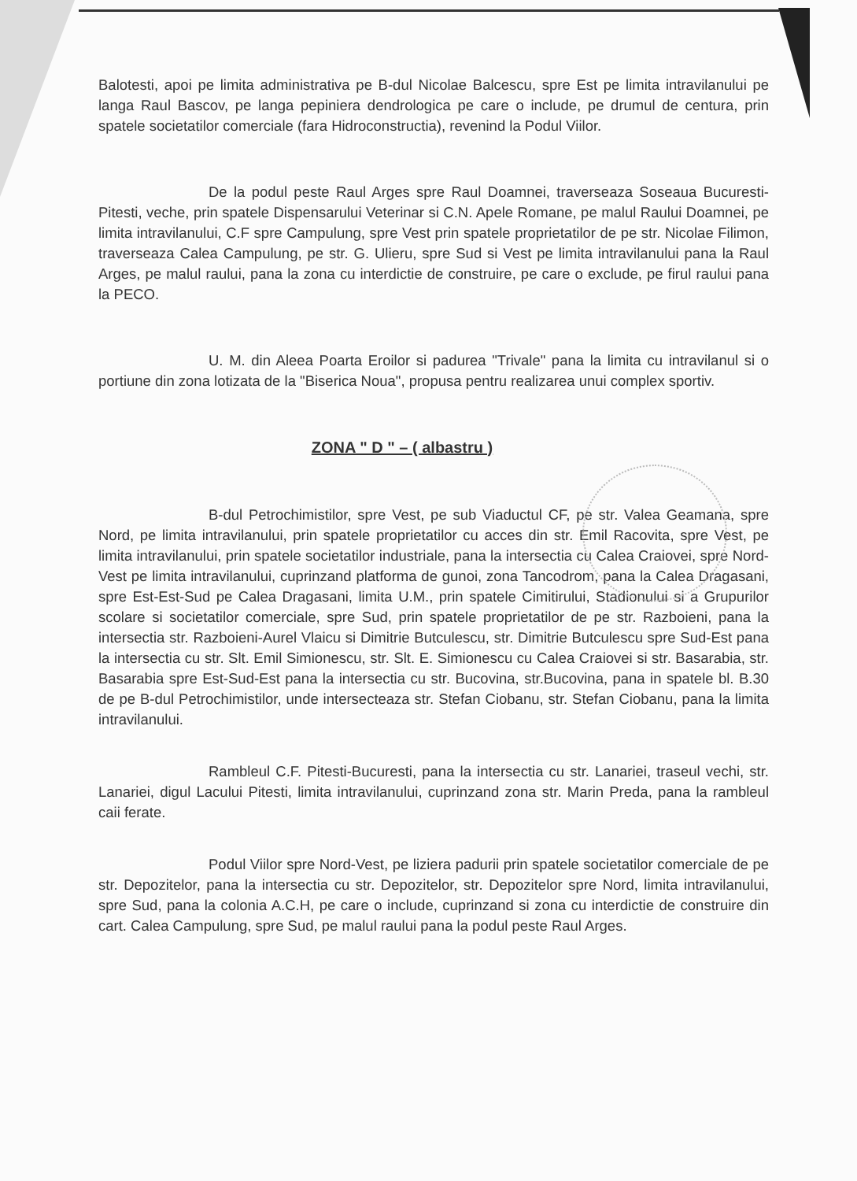Balotesti, apoi pe limita administrativa pe B-dul Nicolae Balcescu, spre Est pe limita intravilanului pe langa Raul Bascov, pe langa pepiniera dendrologica pe care o include, pe drumul de centura, prin spatele societatilor comerciale (fara Hidroconstructia), revenind la Podul Viilor.
De la podul peste Raul Arges spre Raul Doamnei, traverseaza Soseaua Bucuresti-Pitesti, veche, prin spatele Dispensarului Veterinar si C.N. Apele Romane, pe malul Raului Doamnei, pe limita intravilanului, C.F spre Campulung, spre Vest prin spatele proprietatilor de pe str. Nicolae Filimon, traverseaza Calea Campulung, pe str. G. Ulieru, spre Sud si Vest pe limita intravilanului pana la Raul Arges, pe malul raului, pana la zona cu interdictie de construire, pe care o exclude, pe firul raului pana la PECO.
U. M. din Aleea Poarta Eroilor si padurea "Trivale" pana la limita cu intravilanul si o portiune din zona lotizata de la "Biserica Noua", propusa pentru realizarea unui complex sportiv.
ZONA " D " – ( albastru )
B-dul Petrochimistilor, spre Vest, pe sub Viaductul CF, pe str. Valea Geamana, spre Nord, pe limita intravilanului, prin spatele proprietatilor cu acces din str. Emil Racovita, spre Vest, pe limita intravilanului, prin spatele societatilor industriale, pana la intersectia cu Calea Craiovei, spre Nord-Vest pe limita intravilanului, cuprinzand platforma de gunoi, zona Tancodrom, pana la Calea Dragasani, spre Est-Est-Sud pe Calea Dragasani, limita U.M., prin spatele Cimitirului, Stadionului si a Grupurilor scolare si societatilor comerciale, spre Sud, prin spatele proprietatilor de pe str. Razboieni, pana la intersectia str. Razboieni-Aurel Vlaicu si Dimitrie Butculescu, str. Dimitrie Butculescu spre Sud-Est pana la intersectia cu str. Slt. Emil Simionescu, str. Slt. E. Simionescu cu Calea Craiovei si str. Basarabia, str. Basarabia spre Est-Sud-Est pana la intersectia cu str. Bucovina, str.Bucovina, pana in spatele bl. B.30 de pe B-dul Petrochimistilor, unde intersecteaza str. Stefan Ciobanu, str. Stefan Ciobanu, pana la limita intravilanului.
Rambleul C.F. Pitesti-Bucuresti, pana la intersectia cu str. Lanariei, traseul vechi, str. Lanariei, digul Lacului Pitesti, limita intravilanului, cuprinzand zona str. Marin Preda, pana la rambleul caii ferate.
Podul Viilor spre Nord-Vest, pe liziera padurii prin spatele societatilor comerciale de pe str. Depozitelor, pana la intersectia cu str. Depozitelor, str. Depozitelor spre Nord, limita intravilanului, spre Sud, pana la colonia A.C.H, pe care o include, cuprinzand si zona cu interdictie de construire din cart. Calea Campulung, spre Sud, pe malul raului pana la podul peste Raul Arges.